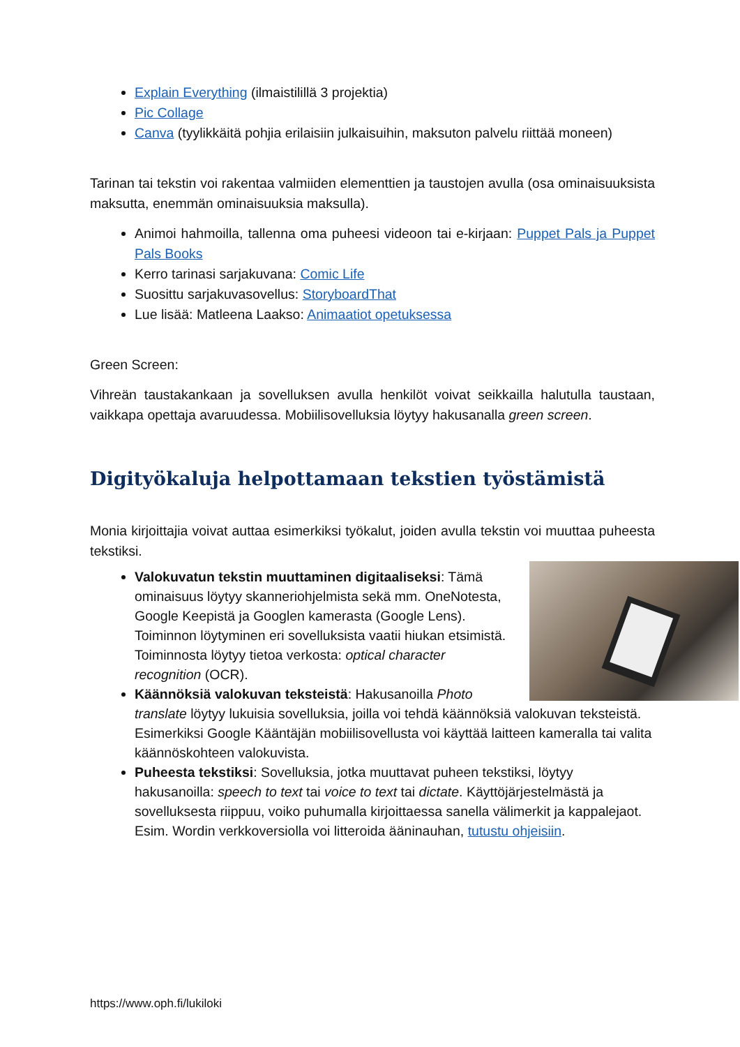Explain Everything (ilmaistilillä 3 projektia)
Pic Collage
Canva (tyylikkäitä pohjia erilaisiin julkaisuihin, maksuton palvelu riittää moneen)
Tarinan tai tekstin voi rakentaa valmiiden elementtien ja taustojen avulla (osa ominaisuuksista maksutta, enemmän ominaisuuksia maksulla).
Animoi hahmoilla, tallenna oma puheesi videoon tai e-kirjaan: Puppet Pals ja Puppet Pals Books
Kerro tarinasi sarjakuvana: Comic Life
Suosittu sarjakuvasovellus: StoryboardThat
Lue lisää: Matleena Laakso: Animaatiot opetuksessa
Green Screen:
Vihreän taustakankaan ja sovelluksen avulla henkilöt voivat seikkailla halutulla taustaan, vaikkapa opettaja avaruudessa. Mobiilisovelluksia löytyy hakusanalla green screen.
Digityökaluja helpottamaan tekstien työstämistä
Monia kirjoittajia voivat auttaa esimerkiksi työkalut, joiden avulla tekstin voi muuttaa puheesta tekstiksi.
Valokuvatun tekstin muuttaminen digitaaliseksi: Tämä ominaisuus löytyy skanneriohjelmista sekä mm. OneNotesta, Google Keepistä ja Googlen kamerasta (Google Lens). Toiminnon löytyminen eri sovelluksista vaatii hiukan etsimistä. Toiminnosta löytyy tietoa verkosta: optical character recognition (OCR).
Käännöksiä valokuvan teksteistä: Hakusanoilla Photo translate löytyy lukuisia sovelluksia, joilla voi tehdä käännöksiä valokuvan teksteistä. Esimerkiksi Google Kääntäjän mobiilisovellusta voi käyttää laitteen kameralla tai valita käännöskohteen valokuvista.
Puheesta tekstiksi: Sovelluksia, jotka muuttavat puheen tekstiksi, löytyy hakusanoilla: speech to text tai voice to text tai dictate. Käyttöjärjestelmästä ja sovelluksesta riippuu, voiko puhumalla kirjoittaessa sanella välimerkit ja kappalejaot. Esim. Wordin verkkoversiolla voi litteroida ääninauhan, tutustu ohjeisiin.
https://www.oph.fi/lukiloki